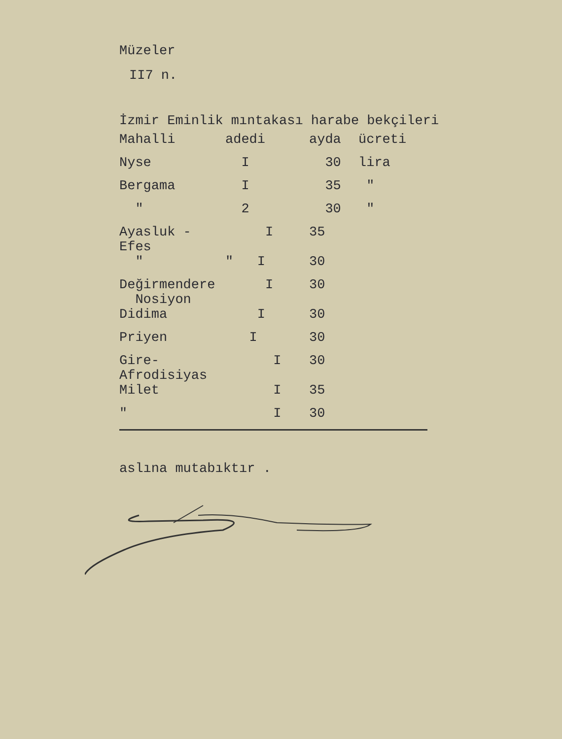Müzeler
II7 n.
İzmir Eminlik mıntakası harabe bekçileri
| Mahalli | adedi | ayda | ücreti |
| Nyse | I | 30 | lira |
| Bergama | I | 35 | " |
| " | 2 | 30 | " |
| Ayasluk - Efes | I | 35 | |
| " | " I | 30 | |
| Değirmendere Nosiyon | I | 30 | |
| Didima | I | 30 | |
| Priyen | I | 30 | |
| Gire-Afrodisiyas | I | 30 | |
| Milet | I | 35 | |
| " | I | 30 | |
aslına mutabıktır .